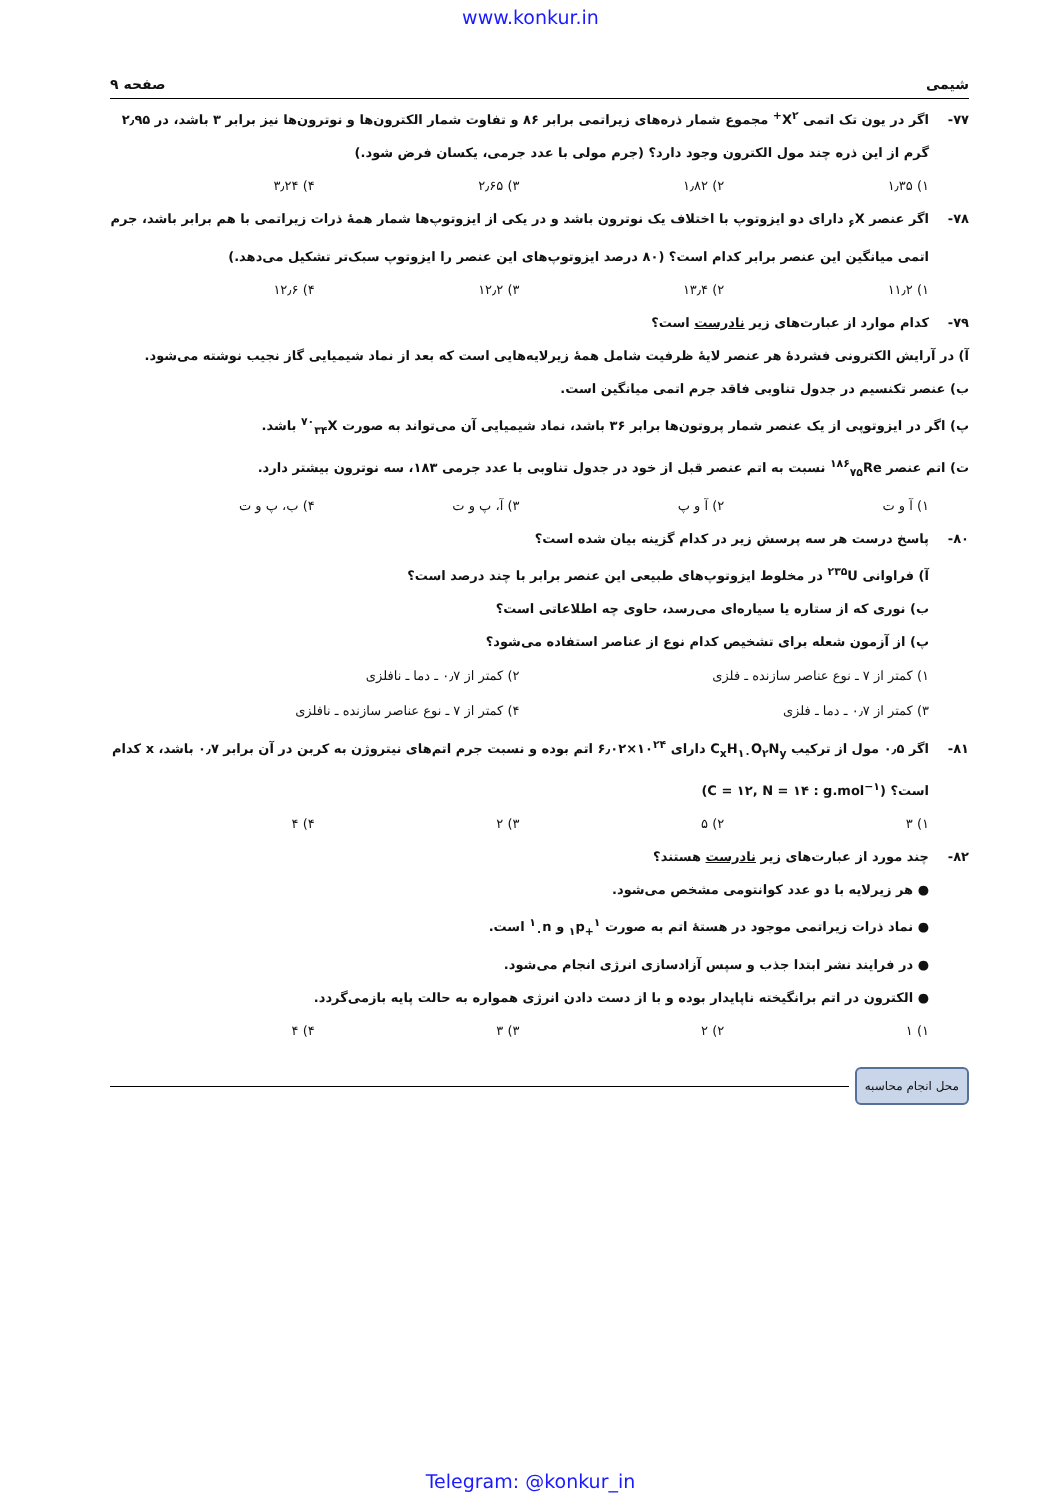www.konkur.in
شیمی صفحه ۹
۷۷-اگر در یون تک اتمی X<sup>۲+</sup> مجموع شمار ذره‌های زیراتمی برابر ۸۶ و تفاوت شمار الکترون‌ها و نوترون‌ها نیز برابر ۳ باشد، در ۲٫۹۵ گرم از این ذره چند مول الکترون وجود دارد؟ (جرم مولی با عدد جرمی، یکسان فرض شود.)
۱) ۱٫۳۵ ۲) ۱٫۸۲ ۳) ۲٫۶۵ ۴) ۳٫۲۴
۷۸-اگر عنصر <sub>۶</sub>X دارای دو ایزوتوپ با اختلاف یک نوترون باشد و در یکی از ایزوتوپ‌ها شمار همهٔ ذرات زیراتمی با هم برابر باشد، جرم اتمی میانگین این عنصر برابر کدام است؟ (۸۰ درصد ایزوتوپ‌های این عنصر را ایزوتوپ سبک‌تر تشکیل می‌دهد.)
۱) ۱۱٫۲ ۲) ۱۳٫۴ ۳) ۱۲٫۲ ۴) ۱۲٫۶
۷۹-کدام موارد از عبارت‌های زیر نادرست است؟
آ) در آرایش الکترونی فشردهٔ هر عنصر لایهٔ ظرفیت شامل همهٔ زیرلایه‌هایی است که بعد از نماد شیمیایی گاز نجیب نوشته می‌شود.
ب) عنصر تکنسیم در جدول تناوبی فاقد جرم اتمی میانگین است.
پ) اگر در ایزوتوپی از یک عنصر شمار پروتون‌ها برابر ۳۶ باشد، نماد شیمیایی آن می‌تواند به صورت <sup>۷۰</sup><sub>۳۴</sub>X باشد.
ت) اتم عنصر <sup>۱۸۶</sup><sub>۷۵</sub>Re نسبت به اتم عنصر قبل از خود در جدول تناوبی با عدد جرمی ۱۸۳، سه نوترون بیشتر دارد.
۱) آ و ت ۲) آ و پ ۳) آ، پ و ت ۴) ب، پ و ت
۸۰-پاسخ درست هر سه پرسش زیر در کدام گزینه بیان شده است؟
آ) فراوانی <sup>۲۳۵</sup>U در مخلوط ایزوتوپ‌های طبیعی این عنصر برابر با چند درصد است؟
ب) نوری که از ستاره یا سیاره‌ای می‌رسد، حاوی چه اطلاعاتی است؟
پ) از آزمون شعله برای تشخیص کدام نوع از عناصر استفاده می‌شود؟
۱) کمتر از ۷ ـ نوع عناصر سازنده ـ فلزی ۲) کمتر از ۰٫۷ ـ دما ـ نافلزی ۳) کمتر از ۰٫۷ ـ دما ـ فلزی ۴) کمتر از ۷ ـ نوع عناصر سازنده ـ نافلزی
۸۱-اگر ۰٫۵ مول از ترکیب C<sub>x</sub>H<sub>۱۰</sub>O<sub>۲</sub>N<sub>y</sub> دارای ۱۰<sup>۲۴</sup>×۶٫۰۲ اتم بوده و نسبت جرم اتم‌های نیتروژن به کربن در آن برابر ۰٫۷ باشد، x کدام است؟ (C = ۱۲, N = ۱۴ : g.mol<sup>−۱</sup>)
۱) ۳ ۲) ۵ ۳) ۲ ۴) ۴
۸۲-چند مورد از عبارت‌های زیر نادرست هستند؟
● هر زیرلایه با دو عدد کوانتومی مشخص می‌شود.
● نماد ذرات زیراتمی موجود در هستهٔ اتم به صورت <sup>۱</sup><sub>+۱</sub>p و <sup>۱</sup><sub>۰</sub>n است.
● در فرایند نشر ابتدا جذب و سپس آزادسازی انرژی انجام می‌شود.
● الکترون در اتم برانگیخته ناپایدار بوده و با از دست دادن انرژی همواره به حالت پایه بازمی‌گردد.
۱) ۱ ۲) ۲ ۳) ۳ ۴) ۴
محل انجام محاسبه
Telegram: @konkur_in